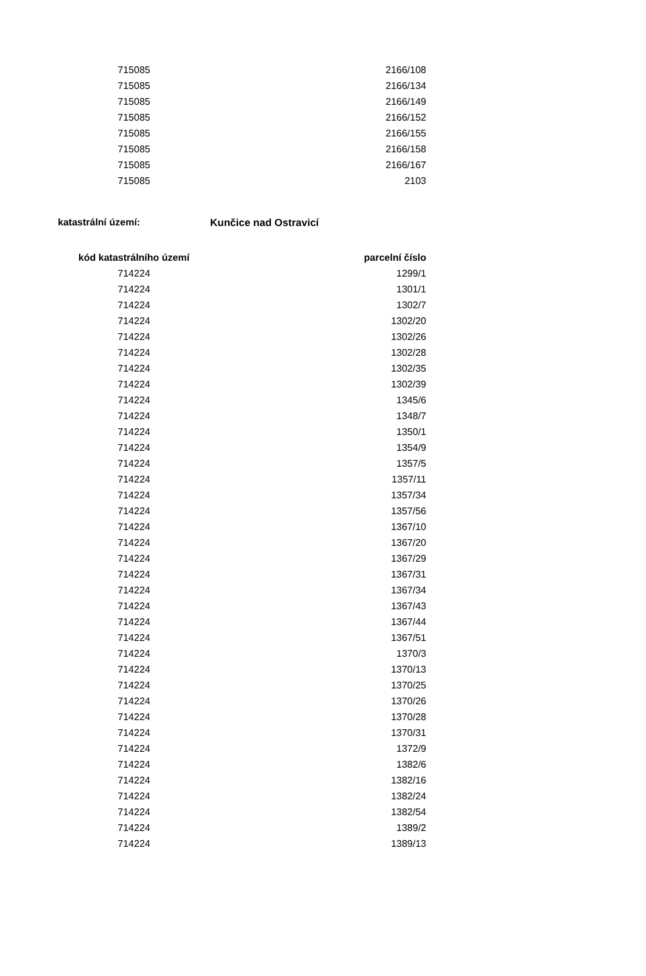| 715085 | 2166/108 |
| 715085 | 2166/134 |
| 715085 | 2166/149 |
| 715085 | 2166/152 |
| 715085 | 2166/155 |
| 715085 | 2166/158 |
| 715085 | 2166/167 |
| 715085 | 2103 |
katastrální území: Kunčice nad Ostravicí
| kód katastrálního území | parcelní číslo |
| --- | --- |
| 714224 | 1299/1 |
| 714224 | 1301/1 |
| 714224 | 1302/7 |
| 714224 | 1302/20 |
| 714224 | 1302/26 |
| 714224 | 1302/28 |
| 714224 | 1302/35 |
| 714224 | 1302/39 |
| 714224 | 1345/6 |
| 714224 | 1348/7 |
| 714224 | 1350/1 |
| 714224 | 1354/9 |
| 714224 | 1357/5 |
| 714224 | 1357/11 |
| 714224 | 1357/34 |
| 714224 | 1357/56 |
| 714224 | 1367/10 |
| 714224 | 1367/20 |
| 714224 | 1367/29 |
| 714224 | 1367/31 |
| 714224 | 1367/34 |
| 714224 | 1367/43 |
| 714224 | 1367/44 |
| 714224 | 1367/51 |
| 714224 | 1370/3 |
| 714224 | 1370/13 |
| 714224 | 1370/25 |
| 714224 | 1370/26 |
| 714224 | 1370/28 |
| 714224 | 1370/31 |
| 714224 | 1372/9 |
| 714224 | 1382/6 |
| 714224 | 1382/16 |
| 714224 | 1382/24 |
| 714224 | 1382/54 |
| 714224 | 1389/2 |
| 714224 | 1389/13 |